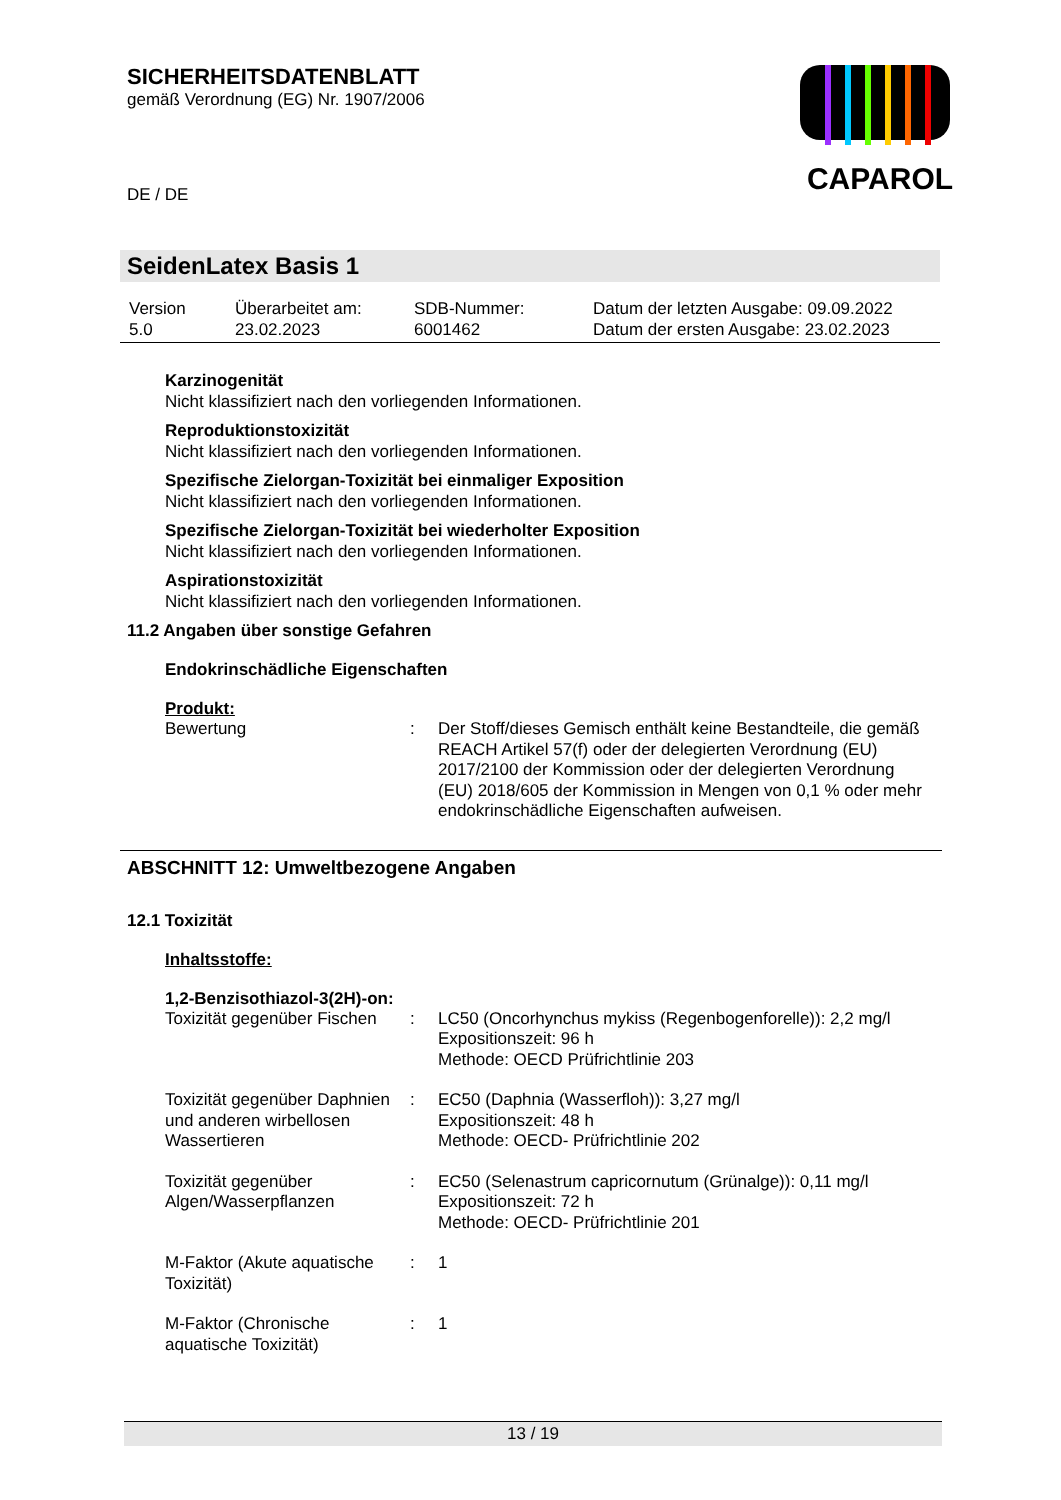SICHERHEITSDATENBLATT
gemäß Verordnung (EG) Nr. 1907/2006
DE / DE
CAPAROL
SeidenLatex Basis 1
| Version 5.0 | Überarbeitet am: 23.02.2023 | SDB-Nummer: 6001462 | Datum der letzten Ausgabe: 09.09.2022 Datum der ersten Ausgabe: 23.02.2023 |
Karzinogenität
Nicht klassifiziert nach den vorliegenden Informationen.
Reproduktionstoxizität
Nicht klassifiziert nach den vorliegenden Informationen.
Spezifische Zielorgan-Toxizität bei einmaliger Exposition
Nicht klassifiziert nach den vorliegenden Informationen.
Spezifische Zielorgan-Toxizität bei wiederholter Exposition
Nicht klassifiziert nach den vorliegenden Informationen.
Aspirationstoxizität
Nicht klassifiziert nach den vorliegenden Informationen.
11.2 Angaben über sonstige Gefahren
Endokrinschädliche Eigenschaften
Produkt:
| Bewertung | : | Der Stoff/dieses Gemisch enthält keine Bestandteile, die gemäß REACH Artikel 57(f) oder der delegierten Verordnung (EU) 2017/2100 der Kommission oder der delegierten Verordnung (EU) 2018/605 der Kommission in Mengen von 0,1 % oder mehr endokrinschädliche Eigenschaften aufweisen. |
ABSCHNITT 12: Umweltbezogene Angaben
12.1 Toxizität
Inhaltsstoffe:
1,2-Benzisothiazol-3(2H)-on:
| Toxizität gegenüber Fischen | : | LC50 (Oncorhynchus mykiss (Regenbogenforelle)): 2,2 mg/l Expositionszeit: 96 h Methode: OECD Prüfrichtlinie 203 |
| Toxizität gegenüber Daphnien und anderen wirbellosen Wassertieren | : | EC50 (Daphnia (Wasserfloh)): 3,27 mg/l Expositionszeit: 48 h Methode: OECD- Prüfrichtlinie 202 |
| Toxizität gegenüber Algen/Wasserpflanzen | : | EC50 (Selenastrum capricornutum (Grünalge)): 0,11 mg/l Expositionszeit: 72 h Methode: OECD- Prüfrichtlinie 201 |
| M-Faktor (Akute aquatische Toxizität) | : | 1 |
| M-Faktor (Chronische aquatische Toxizität) | : | 1 |
13 / 19